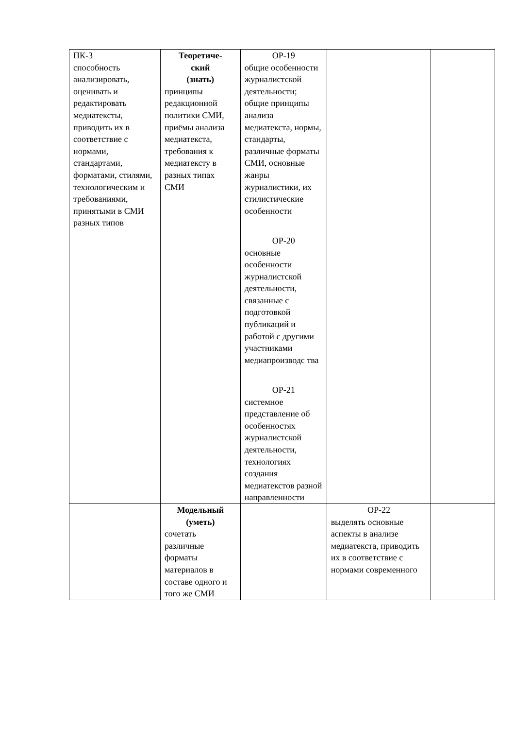| ПК-3 способность анализировать, оценивать и редактировать медиатексты, приводить их в соответствие с нормами, стандартами, форматами, стилями, технологическим и требованиями, принятыми в СМИ разных типов | Теоретиче- ский (знать) принципы редакционной политики СМИ, приёмы анализа медиатекста, требования к медиатексту в разных типах СМИ | ОР-19 общие особенности журналистской деятельности; общие принципы анализа медиатекста, нормы, стандарты, различные форматы СМИ, основные жанры журналистики, их стилистические особенности ОР-20 основные особенности журналистской деятельности, связанные с подготовкой публикаций и работой с другими участниками медиапроизводс тва ОР-21 системное представление об особенностях журналистской деятельности, технологиях создания медиатекстов разной направленности | | |
| | Модельный (уметь) сочетать различные форматы материалов в составе одного и того же СМИ | | ОР-22 выделять основные аспекты в анализе медиатекста, приводить их в соответствие с нормами современного | |